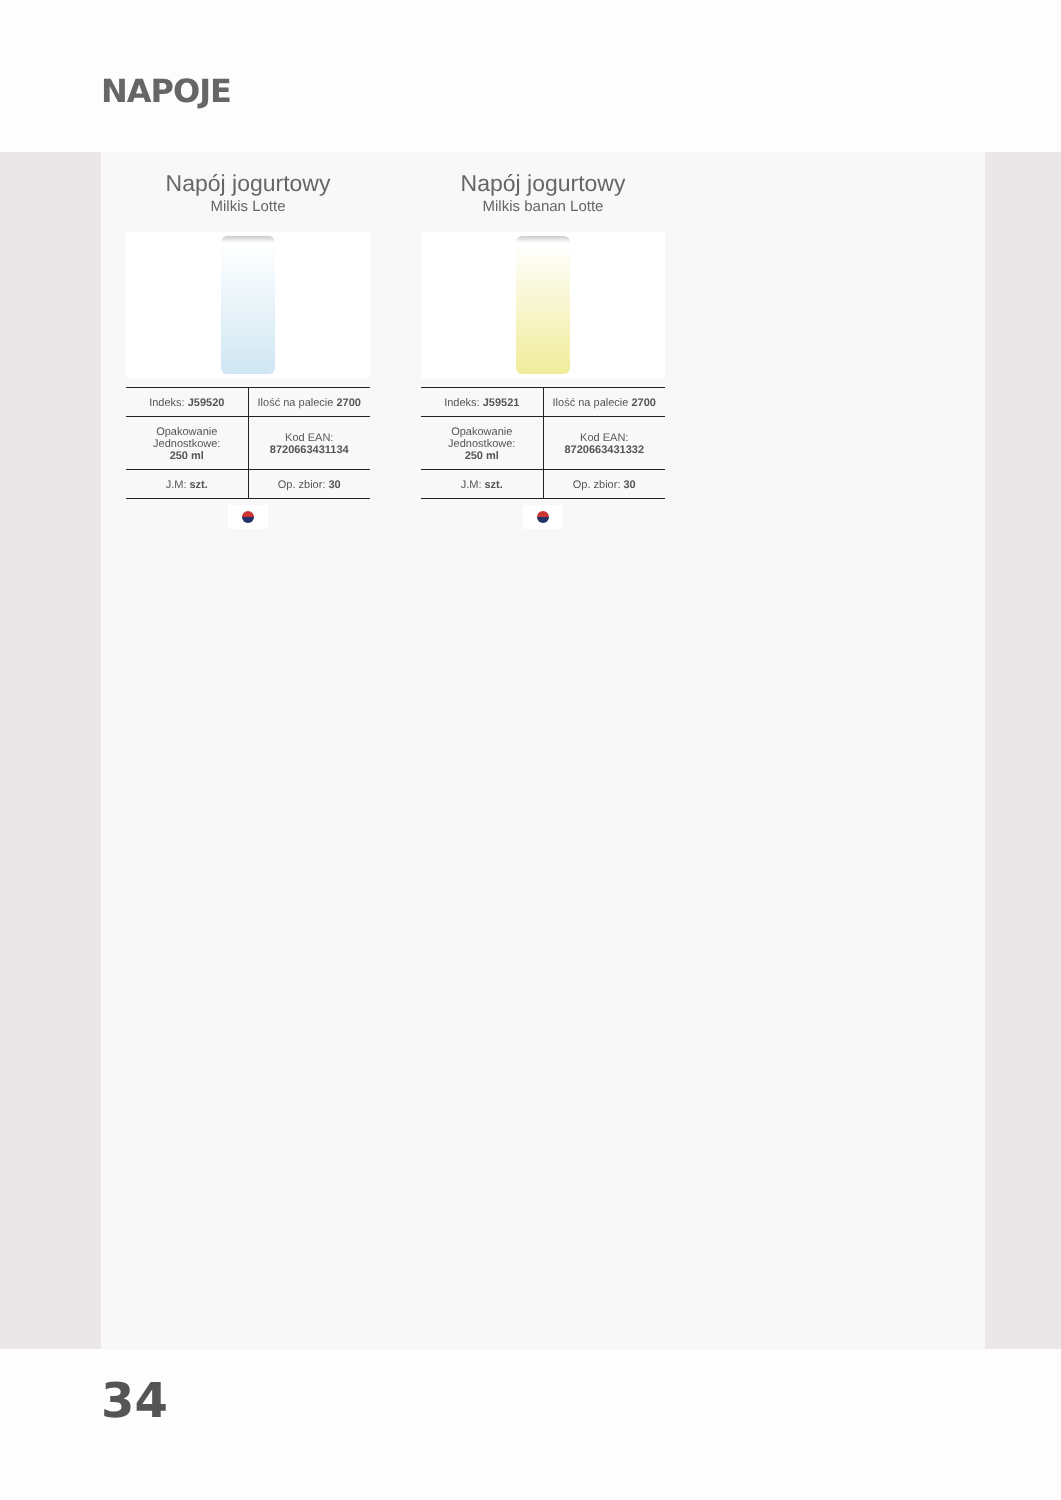NAPOJE
Napój jogurtowy
Milkis Lotte
| Indeks: J59520 | Ilość na palecie 2700 |
| Opakowanie Jednostkowe: 250 ml | Kod EAN: 8720663431134 |
| J.M: szt. | Op. zbior: 30 |
Napój jogurtowy
Milkis banan Lotte
| Indeks: J59521 | Ilość na palecie 2700 |
| Opakowanie Jednostkowe: 250 ml | Kod EAN: 8720663431332 |
| J.M: szt. | Op. zbior: 30 |
34